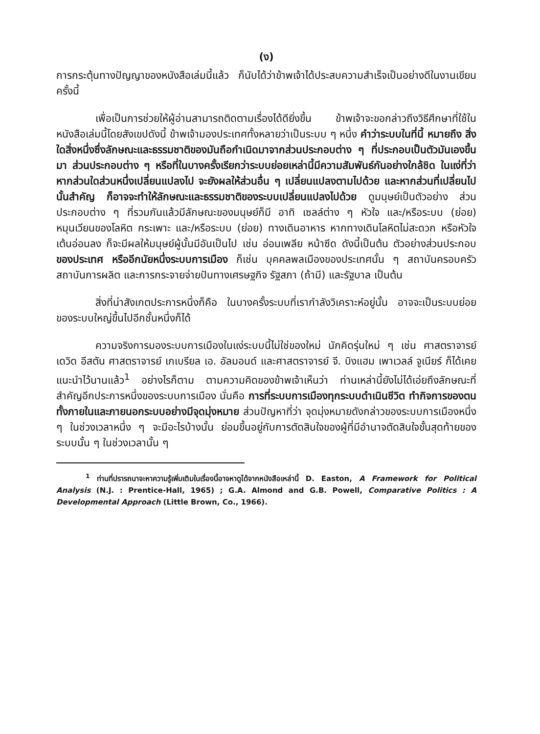(ง)
การกระตุ้นทางปัญญาของหนังสือเล่มนี้แล้ว ก็นับได้ว่าข้าพเจ้าได้ประสบความสำเร็จเป็นอย่างดีในงานเขียนครั้งนี้
เพื่อเป็นการช่วยให้ผู้อ่านสามารถติดตามเรื่องได้ดียิ่งขึ้น ข้าพเจ้าจะขอกล่าวถึงวิธีศึกษาที่ใช้ในหนังสือเล่มนี้โดยสังเขปดังนี้ ข้าพเจ้ามองประเทศทั้งหลายว่าเป็นระบบ ๆ หนึ่ง คำว่าระบบในที่นี้ หมายถึง สิ่งใดสิ่งหนึ่งซึ่งลักษณะและธรรมชาติของมันถือกำเนิดมาจากส่วนประกอบต่าง ๆ ที่ประกอบเป็นตัวมันเองขึ้นมา ส่วนประกอบต่าง ๆ หรือที่ในบางครั้งเรียกว่าระบบย่อยเหล่านี้มีความสัมพันธ์กันอย่างใกล้ชิด ในแง่ที่ว่าหากส่วนใดส่วนหนึ่งเปลี่ยนแปลงไป จะยังผลให้ส่วนอื่น ๆ เปลี่ยนแปลงตามไปด้วย และหากส่วนที่เปลี่ยนไปนั้นสำคัญ ก็อาจจะทำให้ลักษณะและธรรมชาติของระบบเปลี่ยนแปลงไปด้วย ดูมนุษย์เป็นตัวอย่าง ส่วนประกอบต่าง ๆ ที่รวมกันแล้วมีลักษณะของมนุษย์ก็มี อาทิ เซลล์ต่าง ๆ หัวใจ และ/หรือระบบ (ย่อย) หมุนเวียนของโลหิต กระเพาะ และ/หรือระบบ (ย่อย) ทางเดินอาหาร หากทางเดินโลหิตไม่สะดวก หรือหัวใจเต้นอ่อนลง ก็จะมีผลให้มนุษย์ผู้นั้นมีอันเป็นไป เช่น อ่อนเพลีย หน้าซีด ดังนี้เป็นต้น ตัวอย่างส่วนประกอบของประเทศ หรืออีกนัยหนึ่งระบบการเมือง ก็เช่น บุคคลพลเมืองของประเทศนั้น ๆ สถาบันครอบครัว สถาบันการผลิต และการกระจายจ่ายปันทางเศรษฐกิจ รัฐสภา (ถ้ามี) และรัฐบาล เป็นต้น
สิ่งที่น่าสังเกตประการหนึ่งก็คือ ในบางครั้งระบบที่เรากำลังวิเคราะห์อยู่นั้น อาจจะเป็นระบบย่อยของระบบใหญ่ขึ้นไปอีกชั้นหนึ่งก็ได้
ความจริงการมองระบบการเมืองในแง่ระบบนี้ไม่ใช่ของใหม่ นักคิดรุ่นใหม่ ๆ เช่น ศาสตราจารย์ เดวิด อีสตัน ศาสตราจารย์ เกเบรียล เอ. อัลมอนด์ และศาสตราจารย์ จี. บิงแฮม เพาเวลล์ จูเนียร์ ก็ได้เคยแนะนำไว้นานแล้ว<sup>1</sup> อย่างไรก็ตาม ตามความคิดของข้าพเจ้าเห็นว่า ท่านเหล่านี้ยังไม่ได้เอ่ยถึงลักษณะที่สำคัญอีกประการหนึ่งของระบบการเมือง นั่นคือ การที่ระบบการเมืองทุกระบบดำเนินชีวิต ทำกิจการของตน ทั้งภายในและภายนอกระบบอย่างมีจุดมุ่งหมาย ส่วนปัญหาที่ว่า จุดมุ่งหมายดังกล่าวของระบบการเมืองหนึ่ง ๆ ในช่วงเวลาหนึ่ง ๆ จะมีอะไรบ้างนั้น ย่อมขึ้นอยู่กับการตัดสินใจของผู้ที่มีอำนาจตัดสินใจขั้นสุดท้ายของระบบนั้น ๆ ในช่วงเวลานั้น ๆ
<sup>1</sup> ท่านที่ปรารถนาจะหาความรู้เพิ่มเติมในเรื่องนี้อาจหาดูได้จากหนังสือเหล่านี้ D. Easton, A Framework for Political Analysis (N.J. : Prentice-Hall, 1965) ; G.A. Almond and G.B. Powell, Comparative Politics : A Developmental Approach (Little Brown, Co., 1966).